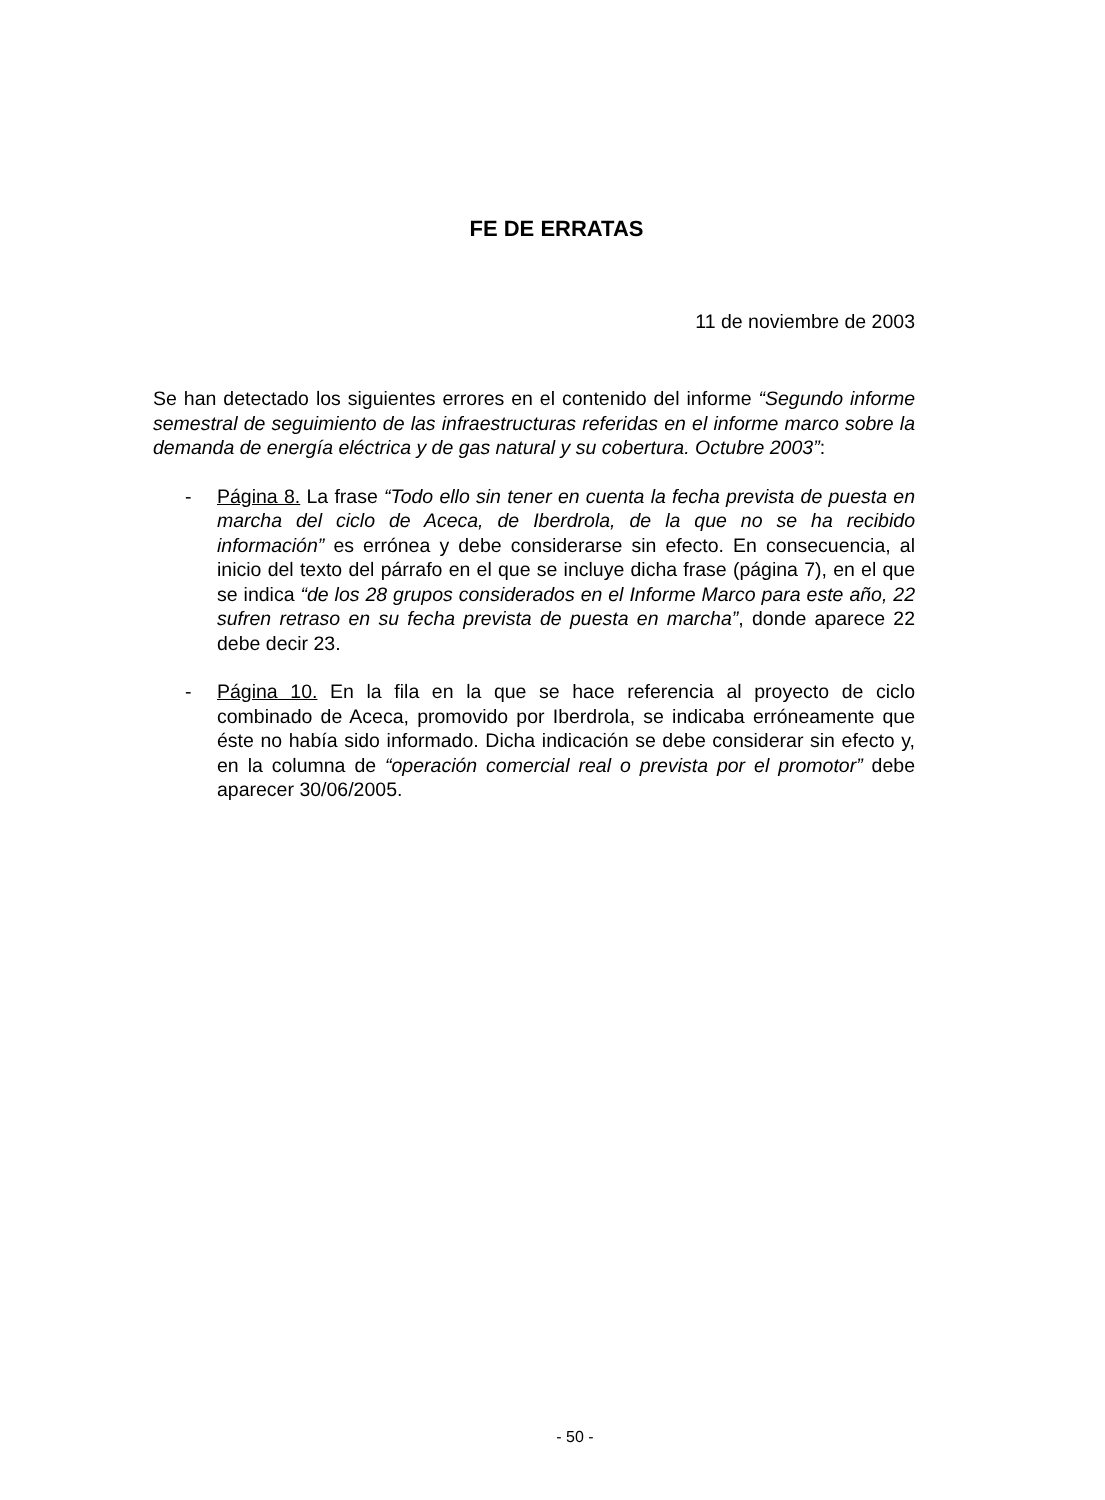FE DE ERRATAS
11 de noviembre de 2003
Se han detectado los siguientes errores en el contenido del informe “Segundo informe semestral de seguimiento de las infraestructuras referidas en el informe marco sobre la demanda de energía eléctrica y de gas natural y su cobertura. Octubre 2003”:
- Página 8. La frase “Todo ello sin tener en cuenta la fecha prevista de puesta en marcha del ciclo de Aceca, de Iberdrola, de la que no se ha recibido información” es errónea y debe considerarse sin efecto. En consecuencia, al inicio del texto del párrafo en el que se incluye dicha frase (página 7), en el que se indica “de los 28 grupos considerados en el Informe Marco para este año, 22 sufren retraso en su fecha prevista de puesta en marcha”, donde aparece 22 debe decir 23.
- Página 10. En la fila en la que se hace referencia al proyecto de ciclo combinado de Aceca, promovido por Iberdrola, se indicaba erróneamente que éste no había sido informado. Dicha indicación se debe considerar sin efecto y, en la columna de “operación comercial real o prevista por el promotor” debe aparecer 30/06/2005.
- 50 -